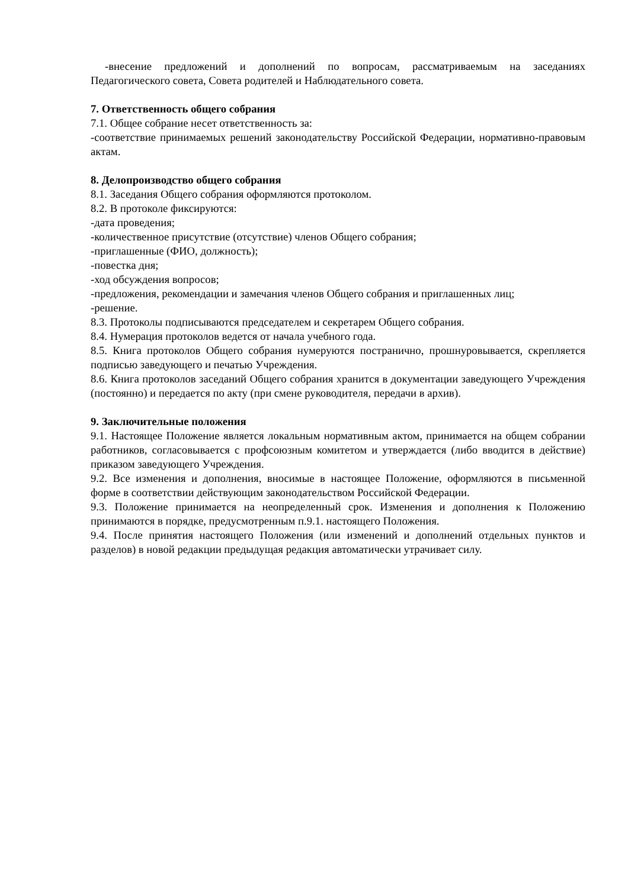-внесение предложений и дополнений по вопросам, рассматриваемым на заседаниях Педагогического совета, Совета родителей и Наблюдательного совета.
7. Ответственность общего собрания
7.1. Общее собрание несет ответственность за:
-соответствие принимаемых решений законодательству Российской Федерации, нормативно-правовым актам.
8. Делопроизводство общего собрания
8.1. Заседания Общего собрания оформляются протоколом.
8.2. В протоколе фиксируются:
-дата проведения;
-количественное присутствие (отсутствие) членов Общего собрания;
-приглашенные (ФИО, должность);
-повестка дня;
-ход обсуждения вопросов;
-предложения, рекомендации и замечания членов Общего собрания и приглашенных лиц;
-решение.
8.3. Протоколы подписываются председателем и секретарем Общего собрания.
8.4. Нумерация протоколов ведется от начала учебного года.
8.5. Книга протоколов Общего собрания нумеруются постранично, прошнуровывается, скрепляется подписью заведующего и печатью Учреждения.
8.6. Книга протоколов заседаний Общего собрания хранится в документации заведующего Учреждения (постоянно) и передается по акту (при смене руководителя, передачи в архив).
9. Заключительные положения
9.1. Настоящее Положение является локальным нормативным актом, принимается на общем собрании работников, согласовывается с профсоюзным комитетом и утверждается (либо вводится в действие) приказом заведующего Учреждения.
9.2. Все изменения и дополнения, вносимые в настоящее Положение, оформляются в письменной форме в соответствии действующим законодательством Российской Федерации.
9.3. Положение принимается на неопределенный срок. Изменения и дополнения к Положению принимаются в порядке, предусмотренным п.9.1. настоящего Положения.
9.4. После принятия настоящего Положения (или изменений и дополнений отдельных пунктов и разделов) в новой редакции предыдущая редакция автоматически утрачивает силу.